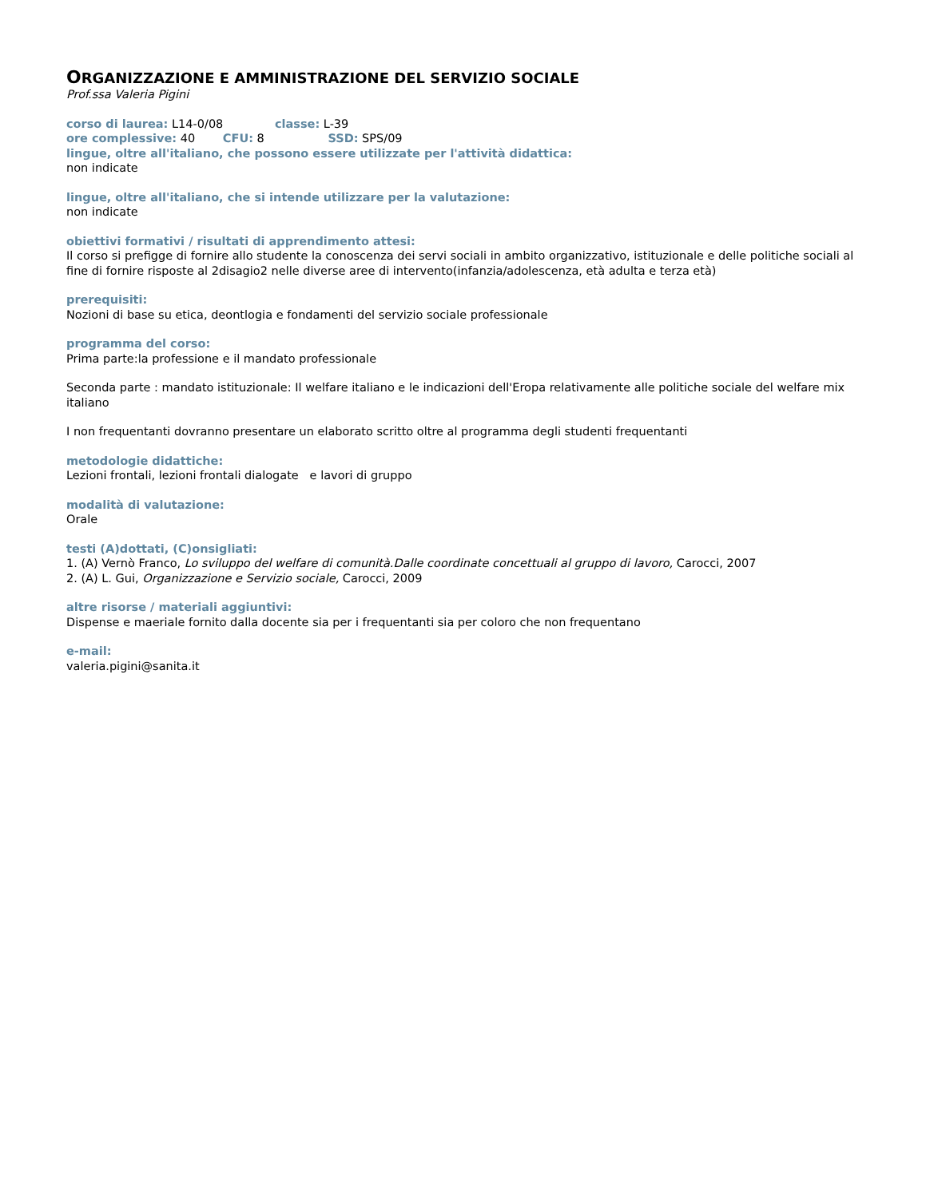ORGANIZZAZIONE E AMMINISTRAZIONE DEL SERVIZIO SOCIALE
Prof.ssa Valeria Pigini
corso di laurea: L14-0/08 classe: L-39
ore complessive: 40 CFU: 8 SSD: SPS/09
lingue, oltre all'italiano, che possono essere utilizzate per l'attività didattica:
non indicate
lingue, oltre all'italiano, che si intende utilizzare per la valutazione:
non indicate
obiettivi formativi / risultati di apprendimento attesi:
Il corso si prefigge di fornire allo studente la conoscenza dei servi sociali in ambito organizzativo, istituzionale e delle politiche sociali al fine di fornire risposte al 2disagio2 nelle diverse aree di intervento(infanzia/adolescenza, età adulta e terza età)
prerequisiti:
Nozioni di base su etica, deontlogia e fondamenti del servizio sociale professionale
programma del corso:
Prima parte:la professione e il mandato professionale
Seconda parte : mandato istituzionale: Il welfare italiano e le indicazioni dell'Eropa relativamente alle politiche sociale del welfare mix italiano
I non frequentanti dovranno presentare un elaborato scritto oltre al programma degli studenti frequentanti
metodologie didattiche:
Lezioni frontali, lezioni frontali dialogate e lavori di gruppo
modalità di valutazione:
Orale
testi (A)dottati, (C)onsigliati:
1. (A) Vernò Franco, Lo sviluppo del welfare di comunità.Dalle coordinate concettuali al gruppo di lavoro, Carocci, 2007
2. (A) L. Gui, Organizzazione e Servizio sociale, Carocci, 2009
altre risorse / materiali aggiuntivi:
Dispense e maeriale fornito dalla docente sia per i frequentanti sia per coloro che non frequentano
e-mail:
valeria.pigini@sanita.it